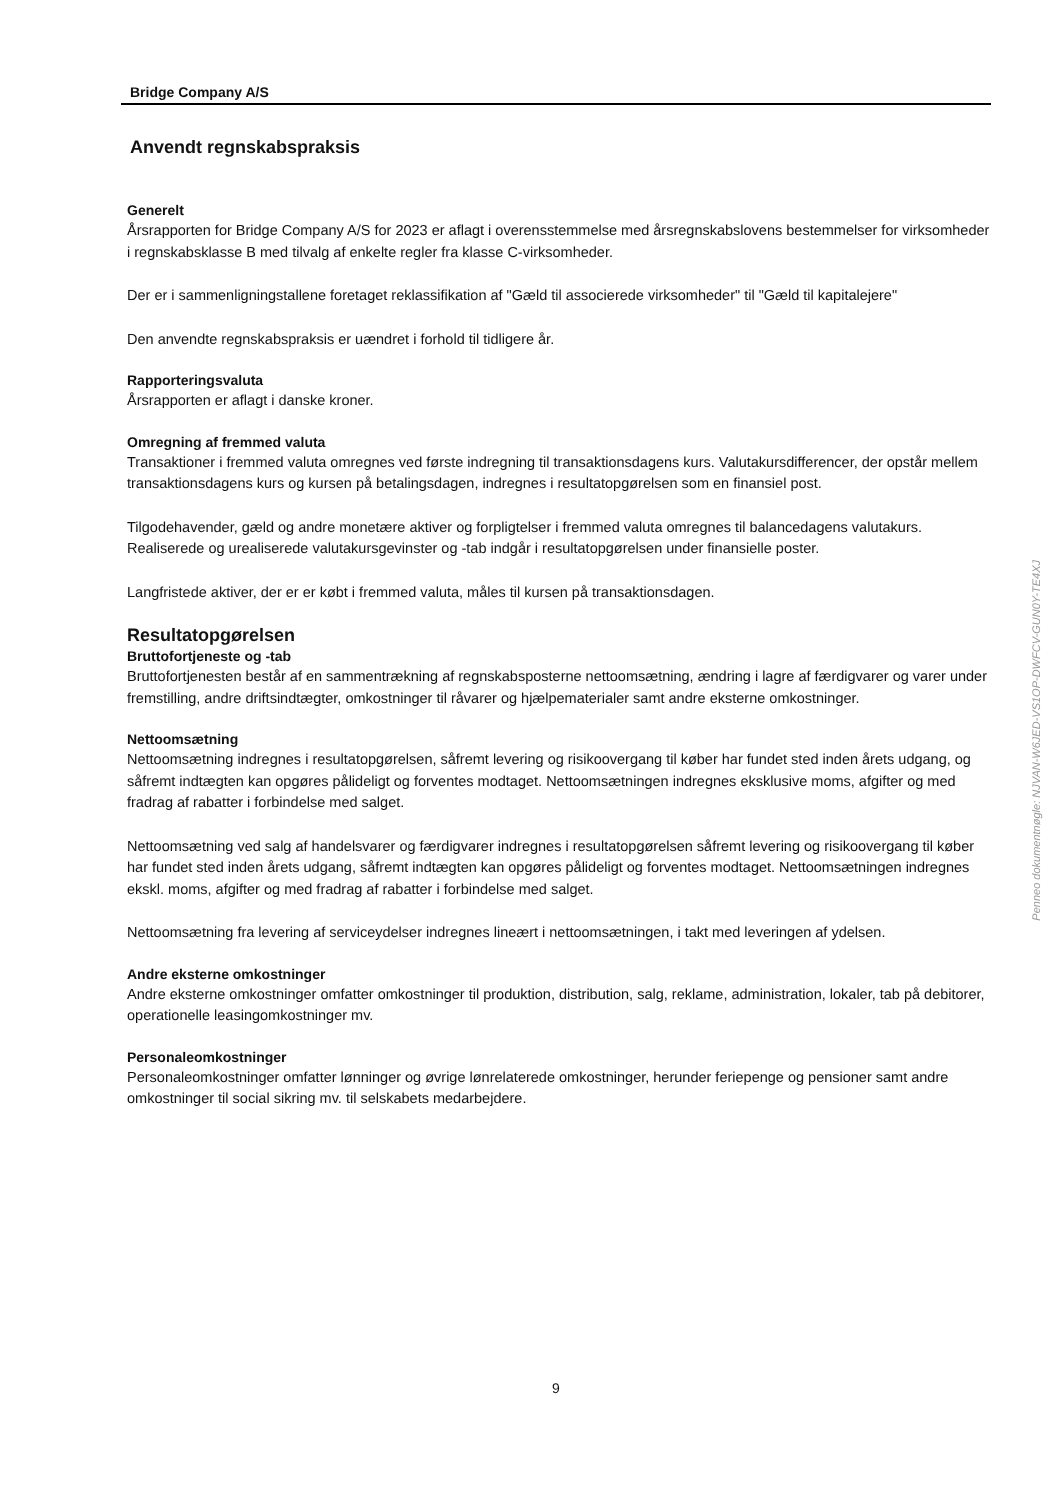Bridge Company A/S
Anvendt regnskabspraksis
Generelt
Årsrapporten for Bridge Company A/S for 2023 er aflagt i overensstemmelse med årsregnskabslovens bestemmelser for virksomheder i regnskabsklasse B med tilvalg af enkelte regler fra klasse C-virksomheder.
Der er i sammenligningstallene foretaget reklassifikation af "Gæld til associerede virksomheder" til "Gæld til kapitalejere"
Den anvendte regnskabspraksis er uændret i forhold til tidligere år.
Rapporteringsvaluta
Årsrapporten er aflagt i danske kroner.
Omregning af fremmed valuta
Transaktioner i fremmed valuta omregnes ved første indregning til transaktionsdagens kurs. Valutakursdifferencer, der opstår mellem transaktionsdagens kurs og kursen på betalingsdagen, indregnes i resultatopgørelsen som en finansiel post.
Tilgodehavender, gæld og andre monetære aktiver og forpligtelser i fremmed valuta omregnes til balancedagens valutakurs. Realiserede og urealiserede valutakursgevinster og -tab indgår i resultatopgørelsen under finansielle poster.
Langfristede aktiver, der er er købt i fremmed valuta, måles til kursen på transaktionsdagen.
Resultatopgørelsen
Bruttofortjeneste og -tab
Bruttofortjenesten består af en sammentrækning af regnskabsposterne nettoomsætning, ændring i lagre af færdigvarer og varer under fremstilling, andre driftsindtægter, omkostninger til råvarer og hjælpematerialer samt andre eksterne omkostninger.
Nettoomsætning
Nettoomsætning indregnes i resultatopgørelsen, såfremt levering og risikoovergang til køber har fundet sted inden årets udgang, og såfremt indtægten kan opgøres pålideligt og forventes modtaget. Nettoomsætningen indregnes eksklusive moms, afgifter og med fradrag af rabatter i forbindelse med salget.
Nettoomsætning ved salg af handelsvarer og færdigvarer indregnes i resultatopgørelsen såfremt levering og risikoovergang til køber har fundet sted inden årets udgang, såfremt indtægten kan opgøres pålideligt og forventes modtaget. Nettoomsætningen indregnes ekskl. moms, afgifter og med fradrag af rabatter i forbindelse med salget.
Nettoomsætning fra levering af serviceydelser indregnes lineært i nettoomsætningen, i takt med leveringen af ydelsen.
Andre eksterne omkostninger
Andre eksterne omkostninger omfatter omkostninger til produktion, distribution, salg, reklame, administration, lokaler, tab på debitorer, operationelle leasingomkostninger mv.
Personaleomkostninger
Personaleomkostninger omfatter lønninger og øvrige lønrelaterede omkostninger, herunder feriepenge og pensioner samt andre omkostninger til social sikring mv. til selskabets medarbejdere.
9
Penneo dokumentnøgle: NJVAN-W6JED-VS1OP-DWFCV-GUN0Y-TE4XJ